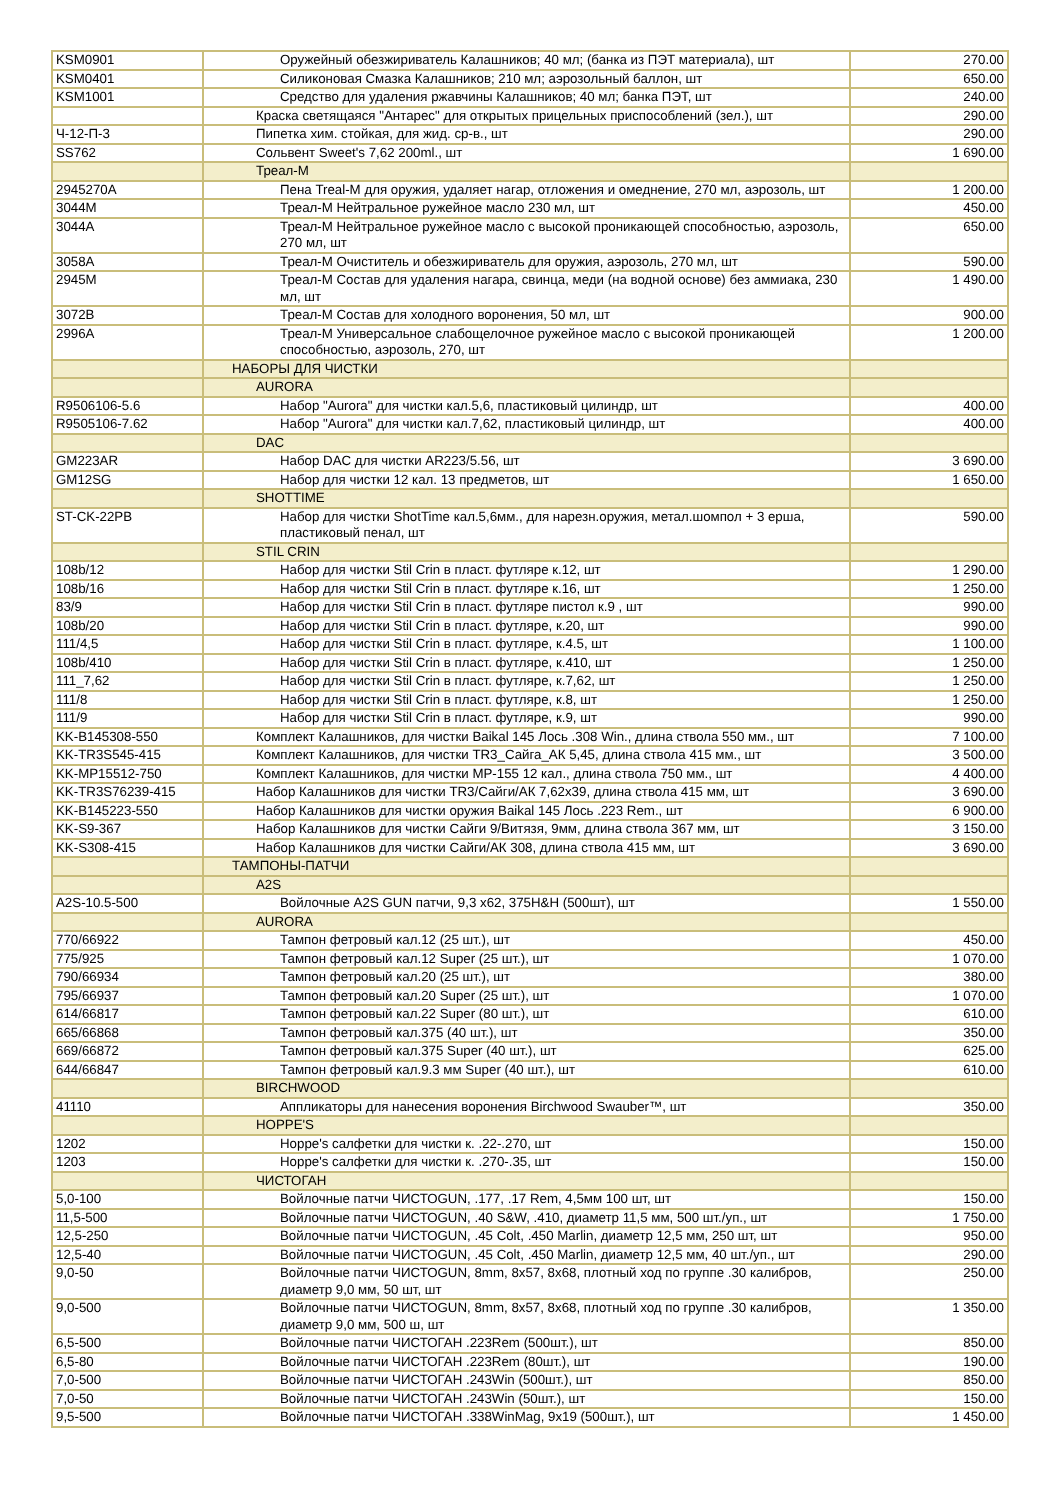| KSM0901 | Оружейный обезжириватель Калашников; 40 мл; (банка из ПЭТ материала), шт | 270.00 |
| KSM0401 | Силиконовая Смазка Калашников; 210 мл; аэрозольный баллон, шт | 650.00 |
| KSM1001 | Средство для удаления ржавчины Калашников; 40 мл; банка ПЭТ, шт | 240.00 |
| | Краска светящаяся "Антарес" для открытых прицельных приспособлений (зел.), шт | 290.00 |
| Ч-12-П-3 | Пипетка хим. стойкая, для жид. ср-в., шт | 290.00 |
| SS762 | Сольвент Sweet's 7,62 200ml., шт | 1 690.00 |
| | Треал-М | |
| 2945270A | Пена Treal-M для оружия, удаляет нагар, отложения и омеднение, 270 мл, аэрозоль, шт | 1 200.00 |
| 3044M | Треал-М Нейтральное ружейное масло 230 мл, шт | 450.00 |
| 3044A | Треал-М Нейтральное ружейное масло с высокой проникающей способностью, аэрозоль, 270 мл, шт | 650.00 |
| 3058A | Треал-М Очиститель и обезжириватель для оружия, аэрозоль, 270 мл, шт | 590.00 |
| 2945M | Треал-М Состав для удаления нагара, свинца, меди (на водной основе) без аммиака, 230 мл, шт | 1 490.00 |
| 3072B | Треал-М Состав для холодного воронения, 50 мл, шт | 900.00 |
| 2996A | Треал-М Универсальное слабощелочное ружейное масло с высокой проникающей способностью, аэрозоль, 270, шт | 1 200.00 |
| | НАБОРЫ ДЛЯ ЧИСТКИ | |
| | AURORA | |
| R9506106-5.6 | Набор "Aurora" для чистки кал.5,6, пластиковый цилиндр, шт | 400.00 |
| R9505106-7.62 | Набор "Aurora" для чистки кал.7,62, пластиковый цилиндр, шт | 400.00 |
| | DAC | |
| GM223AR | Набор DAC для чистки AR223/5.56, шт | 3 690.00 |
| GM12SG | Набор для чистки 12 кал. 13 предметов, шт | 1 650.00 |
| | SHOTTIME | |
| ST-CK-22PB | Набор для чистки ShotTime кал.5,6мм., для нарезн.оружия, метал.шомпол + 3 ерша, пластиковый пенал, шт | 590.00 |
| | STIL CRIN | |
| 108b/12 | Набор для чистки Stil Crin в пласт. футляре к.12, шт | 1 290.00 |
| 108b/16 | Набор для чистки Stil Crin в пласт. футляре к.16, шт | 1 250.00 |
| 83/9 | Набор для чистки Stil Crin в пласт. футляре пистол к.9 , шт | 990.00 |
| 108b/20 | Набор для чистки Stil Crin в пласт. футляре, к.20, шт | 990.00 |
| 111/4,5 | Набор для чистки Stil Crin в пласт. футляре, к.4.5, шт | 1 100.00 |
| 108b/410 | Набор для чистки Stil Crin в пласт. футляре, к.410, шт | 1 250.00 |
| 111_7,62 | Набор для чистки Stil Crin в пласт. футляре, к.7,62, шт | 1 250.00 |
| 111/8 | Набор для чистки Stil Crin в пласт. футляре, к.8, шт | 1 250.00 |
| 111/9 | Набор для чистки Stil Crin в пласт. футляре, к.9, шт | 990.00 |
| KK-B145308-550 | Комплект Калашников, для чистки Baikal 145 Лось .308 Win., длина ствола 550 мм., шт | 7 100.00 |
| KK-TR3S545-415 | Комплект Калашников, для чистки TR3_Сайга_АК 5,45, длина ствола 415 мм., шт | 3 500.00 |
| KK-MP15512-750 | Комплект Калашников, для чистки MP-155 12 кал., длина ствола 750 мм., шт | 4 400.00 |
| KK-TR3S76239-415 | Набор Калашников для чистки TR3/Сайги/АК 7,62x39, длина ствола 415 мм, шт | 3 690.00 |
| KK-B145223-550 | Набор Калашников для чистки оружия Baikal 145 Лось .223 Rem., шт | 6 900.00 |
| KK-S9-367 | Набор Калашников для чистки Сайги 9/Витязя, 9мм, длина ствола 367 мм, шт | 3 150.00 |
| KK-S308-415 | Набор Калашников для чистки Сайги/АК 308, длина ствола 415 мм, шт | 3 690.00 |
| | ТАМПОНЫ-ПАТЧИ | |
| | A2S | |
| A2S-10.5-500 | Войлочные A2S GUN патчи, 9,3 x62, 375H&H (500шт), шт | 1 550.00 |
| | AURORA | |
| 770/66922 | Тампон фетровый кал.12 (25 шт.), шт | 450.00 |
| 775/925 | Тампон фетровый кал.12 Super (25 шт.), шт | 1 070.00 |
| 790/66934 | Тампон фетровый кал.20 (25 шт.), шт | 380.00 |
| 795/66937 | Тампон фетровый кал.20 Super (25 шт.), шт | 1 070.00 |
| 614/66817 | Тампон фетровый кал.22 Super (80 шт.), шт | 610.00 |
| 665/66868 | Тампон фетровый кал.375 (40 шт.), шт | 350.00 |
| 669/66872 | Тампон фетровый кал.375 Super (40 шт.), шт | 625.00 |
| 644/66847 | Тампон фетровый кал.9.3 мм Super (40 шт.), шт | 610.00 |
| | BIRCHWOOD | |
| 41110 | Аппликаторы для нанесения воронения Birchwood Swauber™, шт | 350.00 |
| | HOPPE'S | |
| 1202 | Hoppe's салфетки для чистки к. .22-.270, шт | 150.00 |
| 1203 | Hoppe's салфетки для чистки к. .270-.35, шт | 150.00 |
| | ЧИСТОГАН | |
| 5,0-100 | Войлочные патчи ЧИСТОGUN, .177, .17 Rem, 4,5мм 100 шт, шт | 150.00 |
| 11,5-500 | Войлочные патчи ЧИСТОGUN, .40 S&W, .410, диаметр 11,5 мм, 500 шт./уп., шт | 1 750.00 |
| 12,5-250 | Войлочные патчи ЧИСТОGUN, .45 Colt, .450 Marlin, диаметр 12,5 мм, 250 шт, шт | 950.00 |
| 12,5-40 | Войлочные патчи ЧИСТОGUN, .45 Colt, .450 Marlin, диаметр 12,5 мм, 40 шт./уп., шт | 290.00 |
| 9,0-50 | Войлочные патчи ЧИСТОGUN, 8mm, 8x57, 8x68, плотный ход по группе .30 калибров, диаметр 9,0 мм, 50 шт, шт | 250.00 |
| 9,0-500 | Войлочные патчи ЧИСТОGUN, 8mm, 8x57, 8x68, плотный ход по группе .30 калибров, диаметр 9,0 мм, 500 ш, шт | 1 350.00 |
| 6,5-500 | Войлочные патчи ЧИСТОГАН .223Rem (500шт.), шт | 850.00 |
| 6,5-80 | Войлочные патчи ЧИСТОГАН .223Rem (80шт.), шт | 190.00 |
| 7,0-500 | Войлочные патчи ЧИСТОГАН .243Win (500шт.), шт | 850.00 |
| 7,0-50 | Войлочные патчи ЧИСТОГАН .243Win (50шт.), шт | 150.00 |
| 9,5-500 | Войлочные патчи ЧИСТОГАН .338WinMag, 9x19 (500шт.), шт | 1 450.00 |